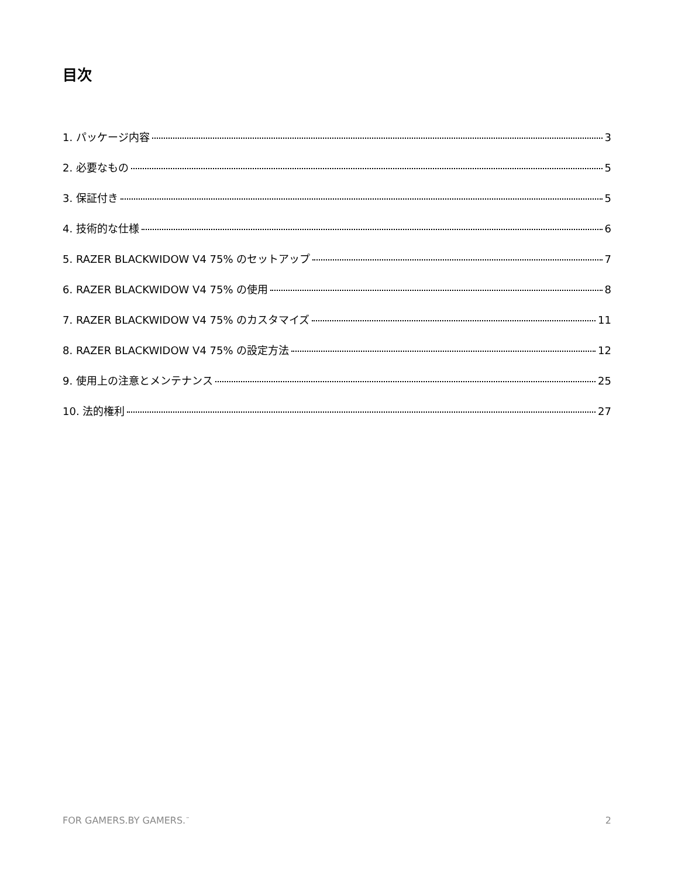目次
1. パッケージ内容 3
2. 必要なもの 5
3. 保証付き 5
4. 技術的な仕様 6
5. RAZER BLACKWIDOW V4 75% のセットアップ 7
6. RAZER BLACKWIDOW V4 75% の使用 8
7. RAZER BLACKWIDOW V4 75% のカスタマイズ 11
8. RAZER BLACKWIDOW V4 75% の設定方法 12
9. 使用上の注意とメンテナンス 25
10. 法的権利 27
FOR GAMERS.BY GAMERS.<sup>™</sup> 2